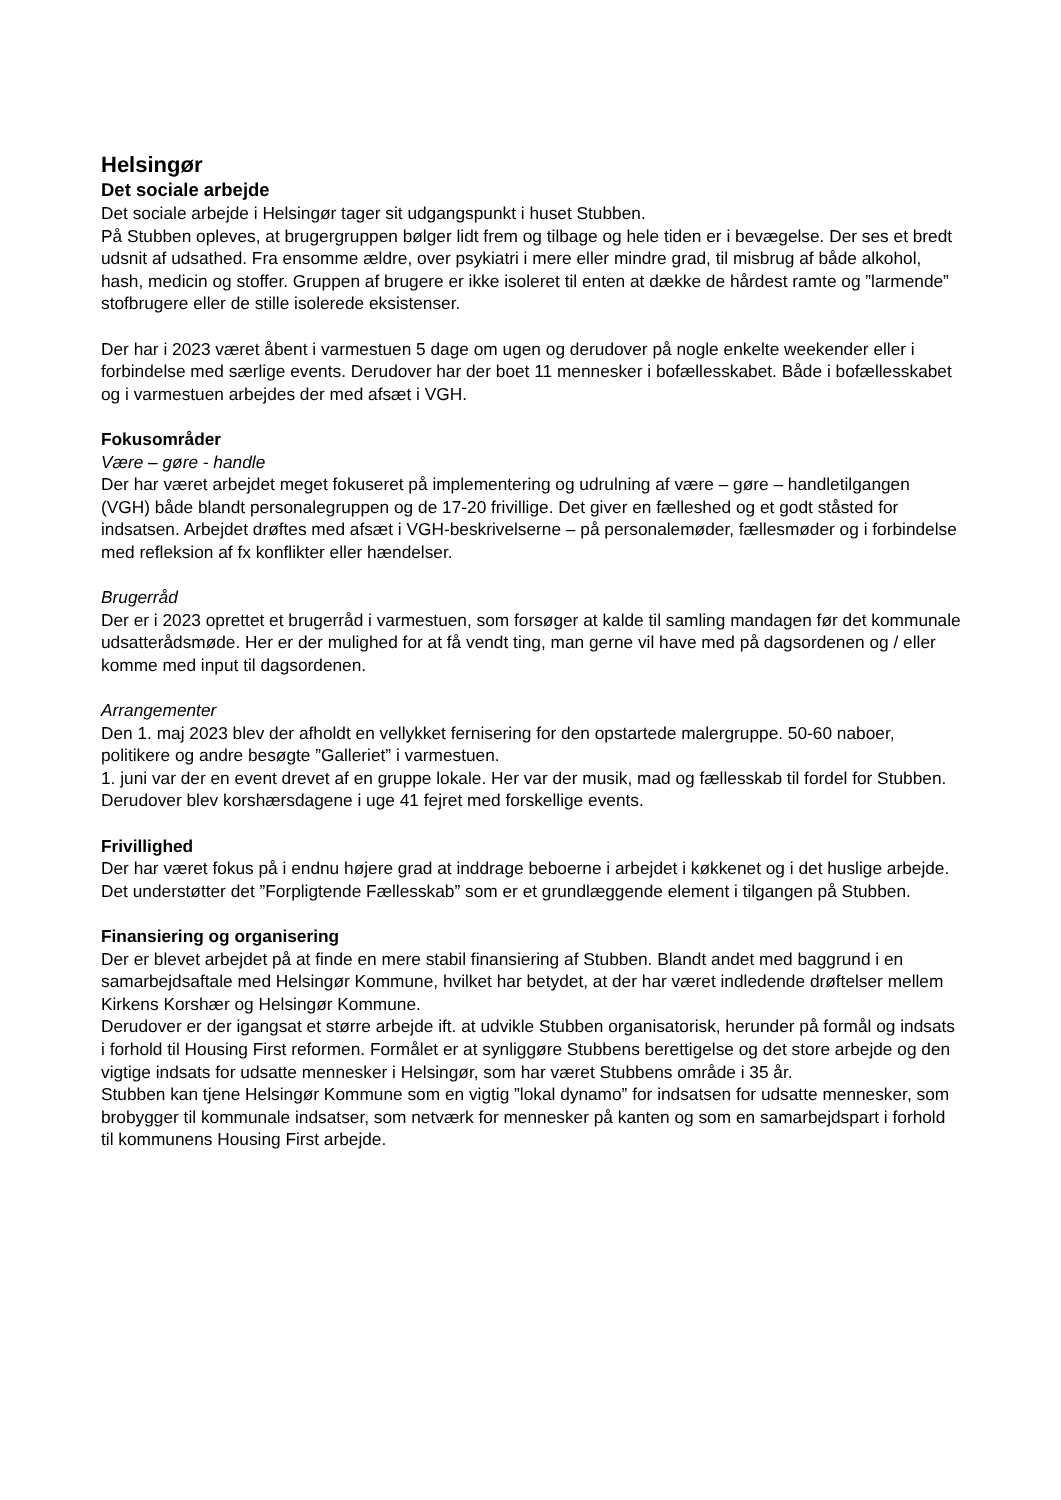Helsingør
Det sociale arbejde
Det sociale arbejde i Helsingør tager sit udgangspunkt i huset Stubben.
På Stubben opleves, at brugergruppen bølger lidt frem og tilbage og hele tiden er i bevægelse. Der ses et bredt udsnit af udsathed. Fra ensomme ældre, over psykiatri i mere eller mindre grad, til misbrug af både alkohol, hash, medicin og stoffer. Gruppen af brugere er ikke isoleret til enten at dække de hårdest ramte og ”larmende” stofbrugere eller de stille isolerede eksistenser.
Der har i 2023 været åbent i varmestuen 5 dage om ugen og derudover på nogle enkelte weekender eller i forbindelse med særlige events. Derudover har der boet 11 mennesker i bofællesskabet. Både i bofællesskabet og i varmestuen arbejdes der med afsæt i VGH.
Fokusområder
Være – gøre - handle
Der har været arbejdet meget fokuseret på implementering og udrulning af være – gøre – handletilgangen (VGH) både blandt personalegruppen og de 17-20 frivillige. Det giver en fælleshed og et godt ståsted for indsatsen. Arbejdet drøftes med afsæt i VGH-beskrivelserne – på personalemøder, fællesmøder og i forbindelse med refleksion af fx konflikter eller hændelser.
Brugerråd
Der er i 2023 oprettet et brugerråd i varmestuen, som forsøger at kalde til samling mandagen før det kommunale udsatterådsmøde. Her er der mulighed for at få vendt ting, man gerne vil have med på dagsordenen og / eller komme med input til dagsordenen.
Arrangementer
Den 1. maj 2023 blev der afholdt en vellykket fernisering for den opstartede malergruppe. 50-60 naboer, politikere og andre besøgte ”Galleriet” i varmestuen.
1. juni var der en event drevet af en gruppe lokale. Her var der musik, mad og fællesskab til fordel for Stubben.
Derudover blev korshærsdagene i uge 41 fejret med forskellige events.
Frivillighed
Der har været fokus på i endnu højere grad at inddrage beboerne i arbejdet i køkkenet og i det huslige arbejde. Det understøtter det ”Forpligtende Fællesskab” som er et grundlæggende element i tilgangen på Stubben.
Finansiering og organisering
Der er blevet arbejdet på at finde en mere stabil finansiering af Stubben. Blandt andet med baggrund i en samarbejdsaftale med Helsingør Kommune, hvilket har betydet, at der har været indledende drøftelser mellem Kirkens Korshær og Helsingør Kommune.
Derudover er der igangsat et større arbejde ift. at udvikle Stubben organisatorisk, herunder på formål og indsats i forhold til Housing First reformen. Formålet er at synliggøre Stubbens berettigelse og det store arbejde og den vigtige indsats for udsatte mennesker i Helsingør, som har været Stubbens område i 35 år.
Stubben kan tjene Helsingør Kommune som en vigtig ”lokal dynamo” for indsatsen for udsatte mennesker, som brobygger til kommunale indsatser, som netværk for mennesker på kanten og som en samarbejdspart i forhold til kommunens Housing First arbejde.